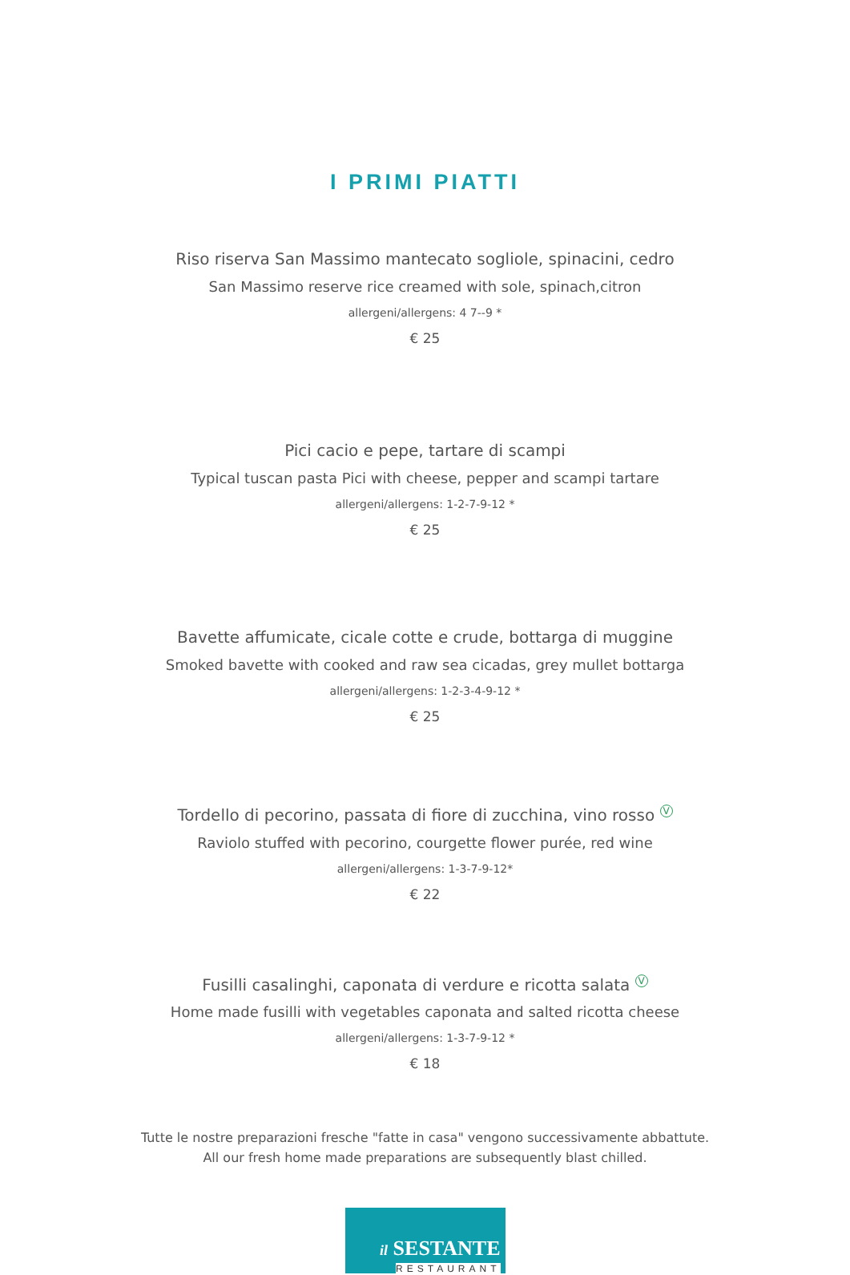I PRIMI PIATTI
Riso riserva San Massimo mantecato sogliole, spinacini, cedro
San Massimo reserve rice creamed with sole, spinach,citron
allergeni/allergens: 4 7--9 *
€ 25
Pici cacio e pepe, tartare di scampi
Typical tuscan pasta Pici with cheese, pepper and scampi tartare
allergeni/allergens: 1-2-7-9-12 *
€ 25
Bavette affumicate, cicale cotte e crude, bottarga di muggine
Smoked bavette with cooked and raw sea cicadas, grey mullet bottarga
allergeni/allergens: 1-2-3-4-9-12 *
€ 25
Tordello di pecorino, passata di fiore di zucchina, vino rosso V
Raviolo stuffed with pecorino, courgette flower purée, red wine
allergeni/allergens: 1-3-7-9-12*
€ 22
Fusilli casalinghi, caponata di verdure e ricotta salata V
Home made fusilli with vegetables caponata and salted ricotta cheese
allergeni/allergens: 1-3-7-9-12 *
€ 18
Tutte le nostre preparazioni fresche "fatte in casa" vengono successivamente abbattute.
All our fresh home made preparations are subsequently blast chilled.
il SESTANTE
RESTAURANT